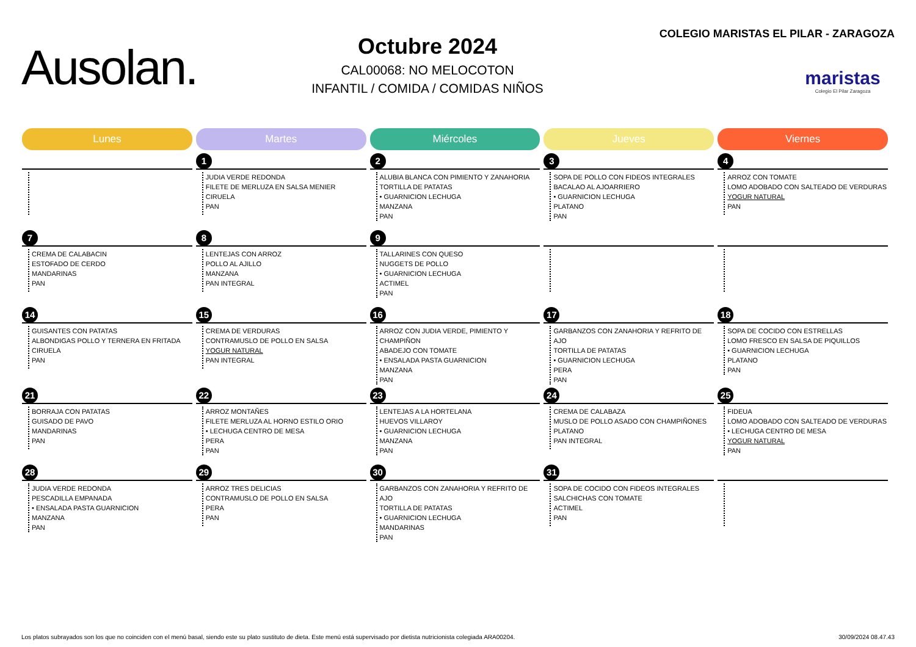Ausolan.
Octubre 2024
CAL00068: NO MELOCOTON
INFANTIL / COMIDA / COMIDAS NIÑOS
COLEGIO MARISTAS EL PILAR - ZARAGOZA
maristas
Colegio El Pilar Zaragoza
| Lunes | Martes | Miércoles | Jueves | Viernes |
| --- | --- | --- | --- | --- |
| | 1 JUDIA VERDE REDONDA FILETE DE MERLUZA EN SALSA MENIER CIRUELA PAN | 2 ALUBIA BLANCA CON PIMIENTO Y ZANAHORIA TORTILLA DE PATATAS • GUARNICION LECHUGA MANZANA PAN | 3 SOPA DE POLLO CON FIDEOS INTEGRALES BACALAO AL AJOARRIERO • GUARNICION LECHUGA PLATANO PAN | 4 ARROZ CON TOMATE LOMO ADOBADO CON SALTEADO DE VERDURAS YOGUR NATURAL PAN |
| 7 CREMA DE CALABACIN ESTOFADO DE CERDO MANDARINAS PAN | 8 LENTEJAS CON ARROZ POLLO AL AJILLO MANZANA PAN INTEGRAL | 9 TALLARINES CON QUESO NUGGETS DE POLLO • GUARNICION LECHUGA ACTIMEL PAN | | |
| 14 GUISANTES CON PATATAS ALBONDIGAS POLLO Y TERNERA EN FRITADA CIRUELA PAN | 15 CREMA DE VERDURAS CONTRAMUSLO DE POLLO EN SALSA YOGUR NATURAL PAN INTEGRAL | 16 ARROZ CON JUDIA VERDE, PIMIENTO Y CHAMPIÑON ABADEJO CON TOMATE • ENSALADA PASTA GUARNICION MANZANA PAN | 17 GARBANZOS CON ZANAHORIA Y REFRITO DE AJO TORTILLA DE PATATAS • GUARNICION LECHUGA PERA PAN | 18 SOPA DE COCIDO CON ESTRELLAS LOMO FRESCO EN SALSA DE PIQUILLOS • GUARNICION LECHUGA PLATANO PAN |
| 21 BORRAJA CON PATATAS GUISADO DE PAVO MANDARINAS PAN | 22 ARROZ MONTAÑES FILETE MERLUZA AL HORNO ESTILO ORIO • LECHUGA CENTRO DE MESA PERA PAN | 23 LENTEJAS A LA HORTELANA HUEVOS VILLAROY • GUARNICION LECHUGA MANZANA PAN | 24 CREMA DE CALABAZA MUSLO DE POLLO ASADO CON CHAMPIÑONES PLATANO PAN INTEGRAL | 25 FIDEUA LOMO ADOBADO CON SALTEADO DE VERDURAS • LECHUGA CENTRO DE MESA YOGUR NATURAL PAN |
| 28 JUDIA VERDE REDONDA PESCADILLA EMPANADA • ENSALADA PASTA GUARNICION MANZANA PAN | 29 ARROZ TRES DELICIAS CONTRAMUSLO DE POLLO EN SALSA PERA PAN | 30 GARBANZOS CON ZANAHORIA Y REFRITO DE AJO TORTILLA DE PATATAS • GUARNICION LECHUGA MANDARINAS PAN | 31 SOPA DE COCIDO CON FIDEOS INTEGRALES SALCHICHAS CON TOMATE ACTIMEL PAN | |
Los platos subrayados son los que no coinciden con el menú basal, siendo este su plato sustituto de dieta. Este menú está supervisado por dietista nutricionista colegiada ARA00204. 30/09/2024 08.47.43